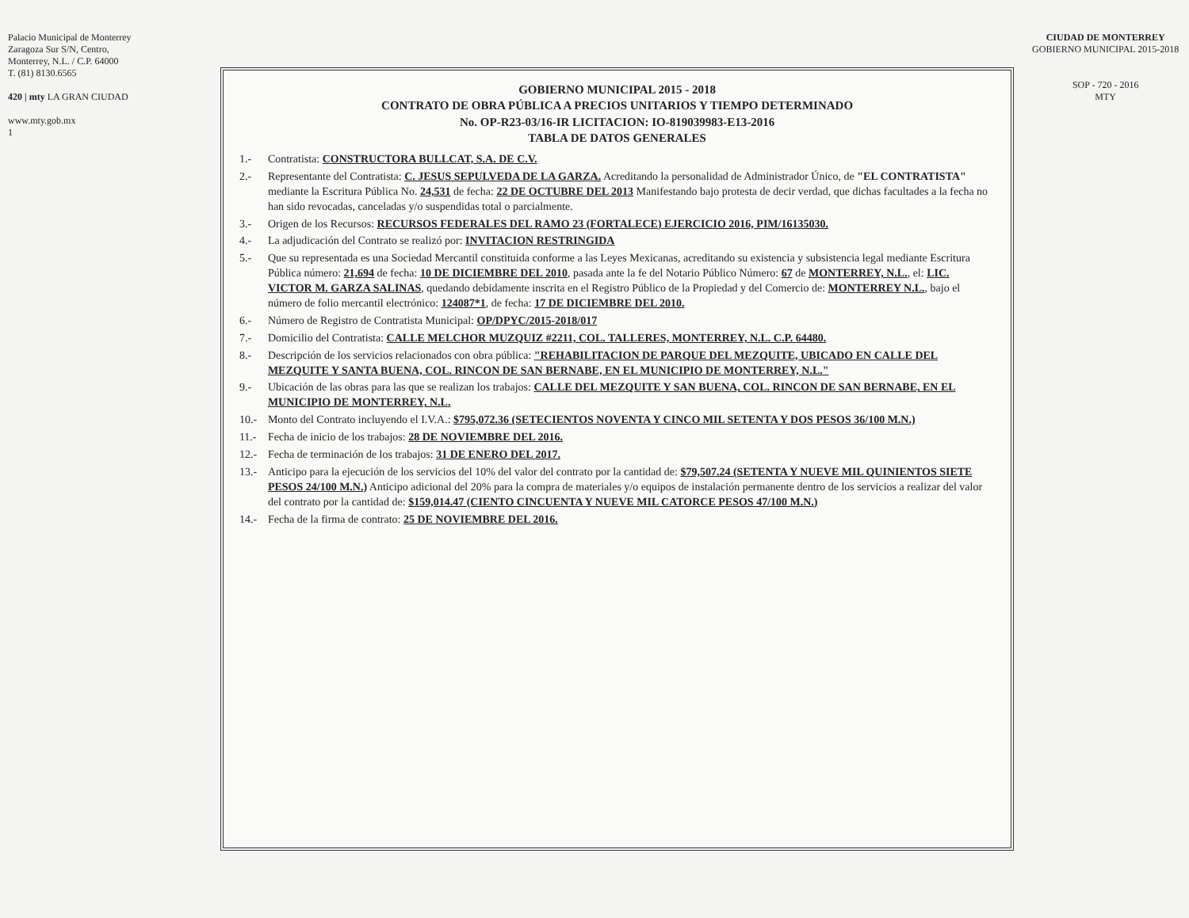CIUDAD DE MONTERREY
GOBIERNO MUNICIPAL 2015-2018
SOP - 720 - 2016
MTY
GOBIERNO MUNICIPAL 2015 - 2018
CONTRATO DE OBRA PÚBLICA A PRECIOS UNITARIOS Y TIEMPO DETERMINADO
No. OP-R23-03/16-IR LICITACION: IO-819039983-E13-2016
TABLA DE DATOS GENERALES
1.- Contratista: CONSTRUCTORA BULLCAT, S.A. DE C.V.
2.- Representante del Contratista: C. JESUS SEPULVEDA DE LA GARZA. Acreditando la personalidad de Administrador Único, de "EL CONTRATISTA" mediante la Escritura Pública No. 24,531 de fecha: 22 DE OCTUBRE DEL 2013 Manifestando bajo protesta de decir verdad, que dichas facultades a la fecha no han sido revocadas, canceladas y/o suspendidas total o parcialmente.
3.- Origen de los Recursos: RECURSOS FEDERALES DEL RAMO 23 (FORTALECE) EJERCICIO 2016, PIM/16135030.
4.- La adjudicación del Contrato se realizó por: INVITACION RESTRINGIDA
5.- Que su representada es una Sociedad Mercantil constituida conforme a las Leyes Mexicanas, acreditando su existencia y subsistencia legal mediante Escritura Pública número: 21,694 de fecha: 10 DE DICIEMBRE DEL 2010, pasada ante la fe del Notario Público Número: 67 de MONTERREY, N.L., el: LIC. VICTOR M. GARZA SALINAS, quedando debidamente inscrita en el Registro Público de la Propiedad y del Comercio de: MONTERREY N.L., bajo el número de folio mercantil electrónico: 124087*1, de fecha: 17 DE DICIEMBRE DEL 2010.
6.- Número de Registro de Contratista Municipal: OP/DPYC/2015-2018/017
7.- Domicilio del Contratista: CALLE MELCHOR MUZQUIZ #2211, COL. TALLERES, MONTERREY, N.L. C.P. 64480.
8.- Descripción de los servicios relacionados con obra pública: "REHABILITACION DE PARQUE DEL MEZQUITE, UBICADO EN CALLE DEL MEZQUITE Y SANTA BUENA, COL. RINCON DE SAN BERNABE, EN EL MUNICIPIO DE MONTERREY, N.L."
9.- Ubicación de las obras para las que se realizan los trabajos: CALLE DEL MEZQUITE Y SAN BUENA, COL. RINCON DE SAN BERNABE, EN EL MUNICIPIO DE MONTERREY, N.L.
10.- Monto del Contrato incluyendo el I.V.A.: $795,072.36 (SETECIENTOS NOVENTA Y CINCO MIL SETENTA Y DOS PESOS 36/100 M.N.)
11.- Fecha de inicio de los trabajos: 28 DE NOVIEMBRE DEL 2016.
12.- Fecha de terminación de los trabajos: 31 DE ENERO DEL 2017.
13.- Anticipo para la ejecución de los servicios del 10% del valor del contrato por la cantidad de: $79,507.24 (SETENTA Y NUEVE MIL QUINIENTOS SIETE PESOS 24/100 M.N.) Anticipo adicional del 20% para la compra de materiales y/o equipos de instalación permanente dentro de los servicios a realizar del valor del contrato por la cantidad de: $159,014.47 (CIENTO CINCUENTA Y NUEVE MIL CATORCE PESOS 47/100 M.N.)
14.- Fecha de la firma de contrato: 25 DE NOVIEMBRE DEL 2016.
Palacio Municipal de Monterrey
Zaragoza Sur S/N, Centro,
Monterrey, N.L. / C.P. 64000
T. (81) 8130.6565
420 | mty LA GRAN CIUDAD
www.mty.gob.mx
1